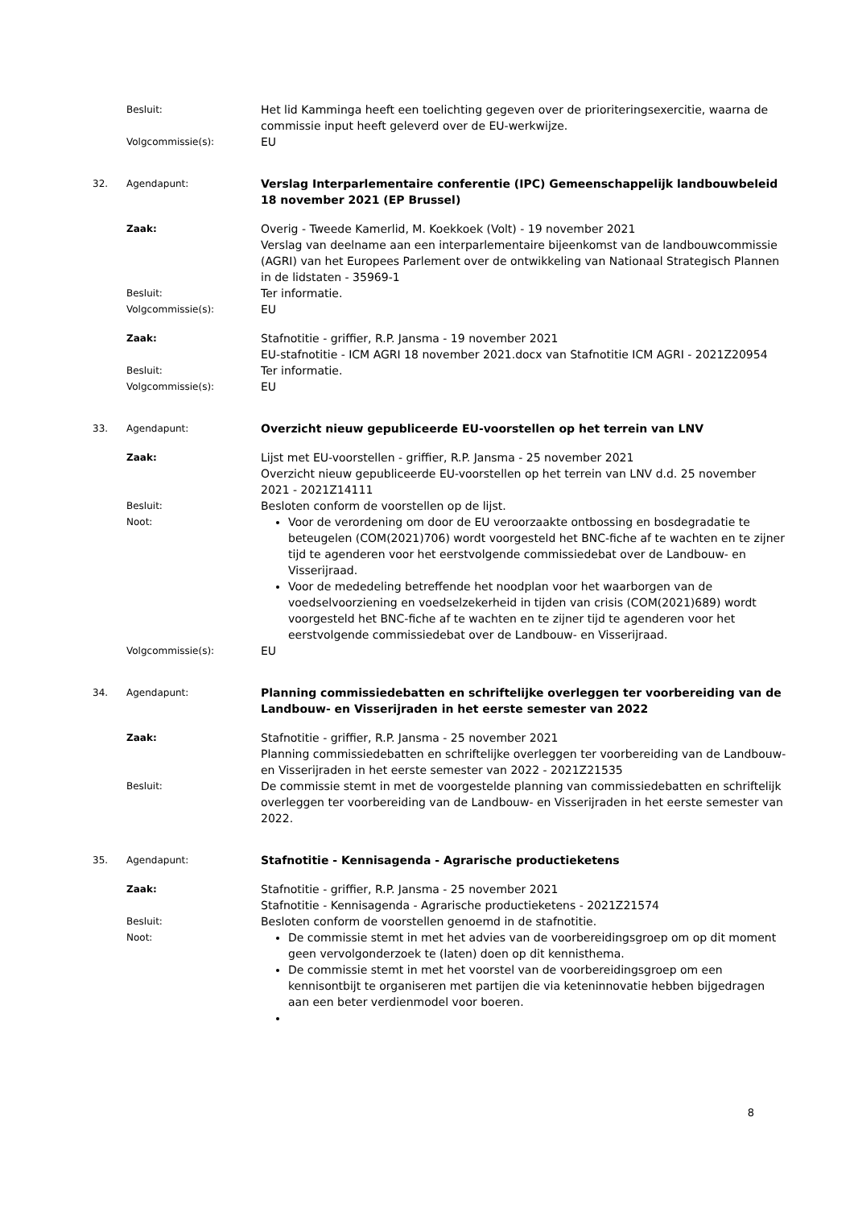Besluit:
Het lid Kamminga heeft een toelichting gegeven over de prioriteringsexercitie, waarna de commissie input heeft geleverd over de EU-werkwijze.
Volgcommissie(s):
EU
32. Agendapunt:
Verslag Interparlementaire conferentie (IPC) Gemeenschappelijk landbouwbeleid 18 november 2021 (EP Brussel)
Zaak:
Overig - Tweede Kamerlid, M. Koekkoek (Volt) - 19 november 2021
Verslag van deelname aan een interparlementaire bijeenkomst van de landbouwcommissie (AGRI) van het Europees Parlement over de ontwikkeling van Nationaal Strategisch Plannen in de lidstaten - 35969-1
Besluit:
Ter informatie.
Volgcommissie(s):
EU
Zaak:
Stafnotitie - griffier, R.P. Jansma - 19 november 2021
EU-stafnotitie - ICM AGRI 18 november 2021.docx van Stafnotitie ICM AGRI - 2021Z20954
Besluit:
Ter informatie.
Volgcommissie(s):
EU
33. Agendapunt:
Overzicht nieuw gepubliceerde EU-voorstellen op het terrein van LNV
Zaak:
Lijst met EU-voorstellen - griffier, R.P. Jansma - 25 november 2021
Overzicht nieuw gepubliceerde EU-voorstellen op het terrein van LNV d.d. 25 november 2021 - 2021Z14111
Besluit:
Besloten conform de voorstellen op de lijst.
Noot:
Voor de verordening om door de EU veroorzaakte ontbossing en bosdegradatie te beteugelen (COM(2021)706) wordt voorgesteld het BNC-fiche af te wachten en te zijner tijd te agenderen voor het eerstvolgende commissiedebat over de Landbouw- en Visserijraad.
Voor de mededeling betreffende het noodplan voor het waarborgen van de voedselvoorziening en voedselzekerheid in tijden van crisis (COM(2021)689) wordt voorgesteld het BNC-fiche af te wachten en te zijner tijd te agenderen voor het eerstvolgende commissiedebat over de Landbouw- en Visserijraad.
Volgcommissie(s):
EU
34. Agendapunt:
Planning commissiedebatten en schriftelijke overleggen ter voorbereiding van de Landbouw- en Visserijraden in het eerste semester van 2022
Zaak:
Stafnotitie - griffier, R.P. Jansma - 25 november 2021
Planning commissiedebatten en schriftelijke overleggen ter voorbereiding van de Landbouw- en Visserijraden in het eerste semester van 2022 - 2021Z21535
Besluit:
De commissie stemt in met de voorgestelde planning van commissiedebatten en schriftelijk overleggen ter voorbereiding van de Landbouw- en Visserijraden in het eerste semester van 2022.
35. Agendapunt:
Stafnotitie - Kennisagenda - Agrarische productieketens
Zaak:
Stafnotitie - griffier, R.P. Jansma - 25 november 2021
Stafnotitie - Kennisagenda - Agrarische productieketens - 2021Z21574
Besluit:
Besloten conform de voorstellen genoemd in de stafnotitie.
Noot:
De commissie stemt in met het advies van de voorbereidingsgroep om op dit moment geen vervolgonderzoek te (laten) doen op dit kennisthema.
De commissie stemt in met het voorstel van de voorbereidingsgroep om een kennisontbijt te organiseren met partijen die via keteninnovatie hebben bijgedragen aan een beter verdienmodel voor boeren.
8